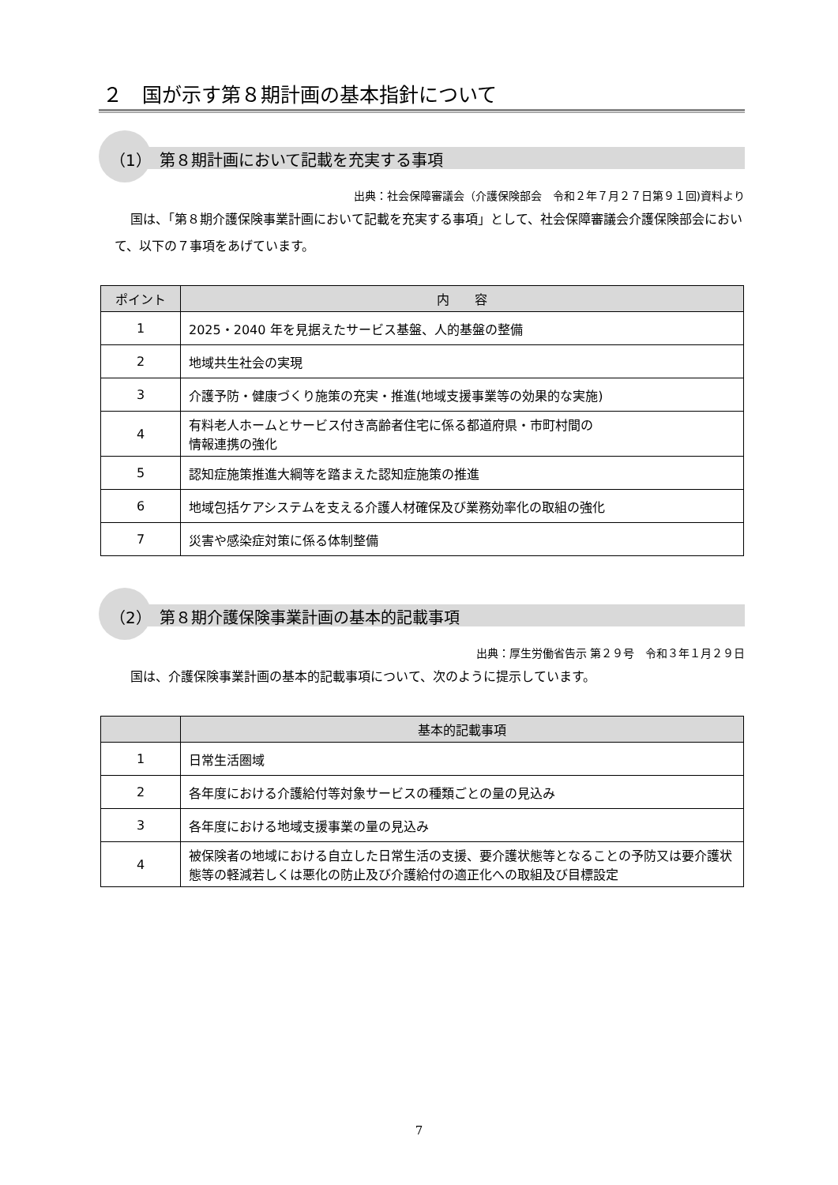２　国が示す第８期計画の基本指針について
（1）　第８期計画において記載を充実する事項
出典：社会保障審議会（介護保険部会　令和２年７月２７日第９１回)資料より
国は、「第８期介護保険事業計画において記載を充実する事項」として、社会保障審議会介護保険部会において、以下の７事項をあげています。
| ポイント | 内 容 |
| --- | --- |
| 1 | 2025・2040 年を見据えたサービス基盤、人的基盤の整備 |
| 2 | 地域共生社会の実現 |
| 3 | 介護予防・健康づくり施策の充実・推進(地域支援事業等の効果的な実施) |
| 4 | 有料老人ホームとサービス付き高齢者住宅に係る都道府県・市町村間の 情報連携の強化 |
| 5 | 認知症施策推進大綱等を踏まえた認知症施策の推進 |
| 6 | 地域包括ケアシステムを支える介護人材確保及び業務効率化の取組の強化 |
| 7 | 災害や感染症対策に係る体制整備 |
（2）　第８期介護保険事業計画の基本的記載事項
出典：厚生労働省告示 第２９号　令和３年１月２９日
国は、介護保険事業計画の基本的記載事項について、次のように提示しています。
| | 基本的記載事項 |
| --- | --- |
| 1 | 日常生活圏域 |
| 2 | 各年度における介護給付等対象サービスの種類ごとの量の見込み |
| 3 | 各年度における地域支援事業の量の見込み |
| 4 | 被保険者の地域における自立した日常生活の支援、要介護状態等となることの予防又は要介護状態等の軽減若しくは悪化の防止及び介護給付の適正化への取組及び目標設定 |
7